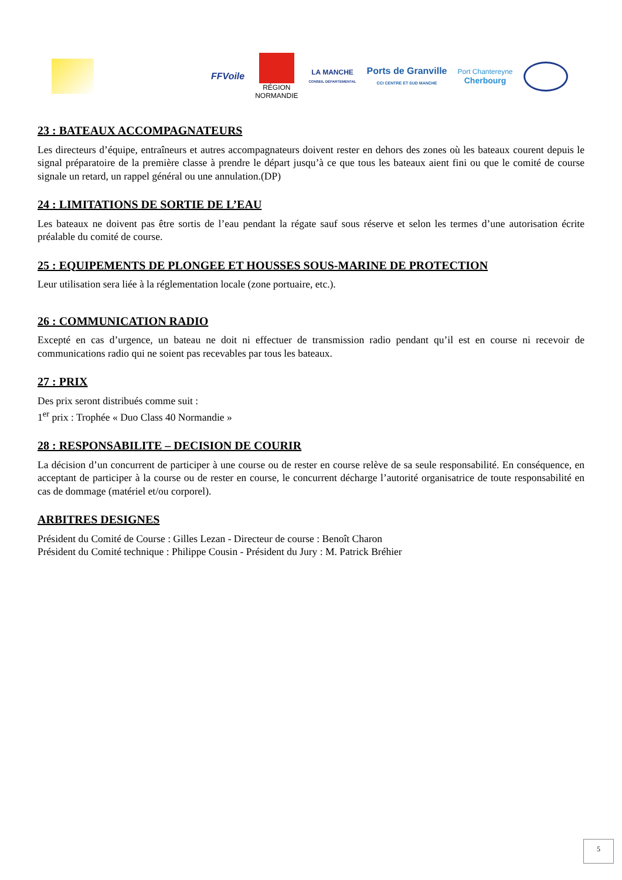FFVoile
RÉGION
NORMANDIE
LA MANCHE
CONSEIL DÉPARTEMENTAL
Ports de Granville
CCI CENTRE ET SUD MANCHE
Port Chantereyne
Cherbourg
23 : BATEAUX ACCOMPAGNATEURS
Les directeurs d’équipe, entraîneurs et autres accompagnateurs doivent rester en dehors des zones où les bateaux courent depuis le signal préparatoire de la première classe à prendre le départ jusqu’à ce que tous les bateaux aient fini ou que le comité de course signale un retard, un rappel général ou une annulation.(DP)
24 : LIMITATIONS DE SORTIE DE L’EAU
Les bateaux ne doivent pas être sortis de l’eau pendant la régate sauf sous réserve et selon les termes d’une autorisation écrite préalable du comité de course.
25 : EQUIPEMENTS DE PLONGEE ET HOUSSES SOUS-MARINE DE PROTECTION
Leur utilisation sera liée à la réglementation locale (zone portuaire, etc.).
26 : COMMUNICATION RADIO
Excepté en cas d’urgence, un bateau ne doit ni effectuer de transmission radio pendant qu’il est en course ni recevoir de communications radio qui ne soient pas recevables par tous les bateaux.
27 : PRIX
Des prix seront distribués comme suit :
1<sup>er</sup> prix : Trophée « Duo Class 40 Normandie »
28 : RESPONSABILITE – DECISION DE COURIR
La décision d’un concurrent de participer à une course ou de rester en course relève de sa seule responsabilité. En conséquence, en acceptant de participer à la course ou de rester en course, le concurrent décharge l’autorité organisatrice de toute responsabilité en cas de dommage (matériel et/ou corporel).
ARBITRES DESIGNES
Président du Comité de Course : Gilles Lezan - Directeur de course : Benoît Charon
Président du Comité technique : Philippe Cousin - Président du Jury : M. Patrick Bréhier
5